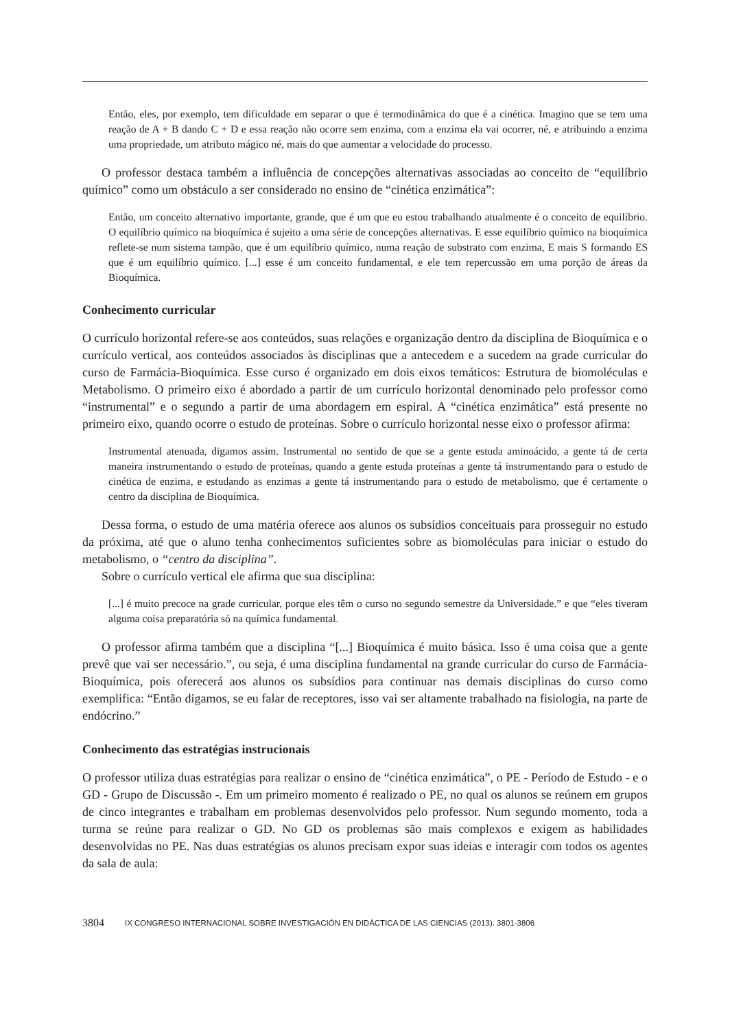Então, eles, por exemplo, tem dificuldade em separar o que é termodinâmica do que é a cinética. Imagino que se tem uma reação de A + B dando C + D e essa reação não ocorre sem enzima, com a enzima ela vai ocorrer, né, e atribuindo a enzima uma propriedade, um atributo mágico né, mais do que aumentar a velocidade do processo.
O professor destaca também a influência de concepções alternativas associadas ao conceito de “equilíbrio químico” como um obstáculo a ser considerado no ensino de “cinética enzimática”:
Então, um conceito alternativo importante, grande, que é um que eu estou trabalhando atualmente é o conceito de equilíbrio. O equilíbrio químico na bioquímica é sujeito a uma série de concepções alternativas. E esse equilíbrio químico na bioquímica reflete-se num sistema tampão, que é um equilíbrio químico, numa reação de substrato com enzima, E mais S formando ES que é um equilíbrio químico. [...] esse é um conceito fundamental, e ele tem repercussão em uma porção de áreas da Bioquímica.
Conhecimento curricular
O currículo horizontal refere-se aos conteúdos, suas relações e organização dentro da disciplina de Bioquímica e o currículo vertical, aos conteúdos associados às disciplinas que a antecedem e a sucedem na grade curricular do curso de Farmácia-Bioquímica. Esse curso é organizado em dois eixos temáticos: Estrutura de biomoléculas e Metabolismo. O primeiro eixo é abordado a partir de um currículo horizontal denominado pelo professor como “instrumental” e o segundo a partir de uma abordagem em espiral. A “cinética enzimática” está presente no primeiro eixo, quando ocorre o estudo de proteínas. Sobre o currículo horizontal nesse eixo o professor afirma:
Instrumental atenuada, digamos assim. Instrumental no sentido de que se a gente estuda aminoácido, a gente tá de certa maneira instrumentando o estudo de proteínas, quando a gente estuda proteínas a gente tá instrumentando para o estudo de cinética de enzima, e estudando as enzimas a gente tá instrumentando para o estudo de metabolismo, que é certamente o centro da disciplina de Bioquímica.
Dessa forma, o estudo de uma matéria oferece aos alunos os subsídios conceituais para prosseguir no estudo da próxima, até que o aluno tenha conhecimentos suficientes sobre as biomoléculas para iniciar o estudo do metabolismo, o “centro da disciplina”.
Sobre o currículo vertical ele afirma que sua disciplina:
[...] é muito precoce na grade curricular, porque eles têm o curso no segundo semestre da Universidade.” e que “eles tiveram alguma coisa preparatória só na química fundamental.
O professor afirma também que a disciplina “[...] Bioquímica é muito básica. Isso é uma coisa que a gente prevê que vai ser necessário.”, ou seja, é uma disciplina fundamental na grande curricular do curso de Farmácia-Bioquímica, pois oferecerá aos alunos os subsídios para continuar nas demais disciplinas do curso como exemplifica: “Então digamos, se eu falar de receptores, isso vai ser altamente trabalhado na fisiologia, na parte de endócrino.”
Conhecimento das estratégias instrucionais
O professor utiliza duas estratégias para realizar o ensino de “cinética enzimática”, o PE - Período de Estudo - e o GD - Grupo de Discussão -. Em um primeiro momento é realizado o PE, no qual os alunos se reúnem em grupos de cinco integrantes e trabalham em problemas desenvolvidos pelo professor. Num segundo momento, toda a turma se reúne para realizar o GD. No GD os problemas são mais complexos e exigem as habilidades desenvolvidas no PE. Nas duas estratégias os alunos precisam expor suas ideias e interagir com todos os agentes da sala de aula:
3804 IX CONGRESO INTERNACIONAL SOBRE INVESTIGACIÓN EN DIDÁCTICA DE LAS CIENCIAS (2013): 3801-3806